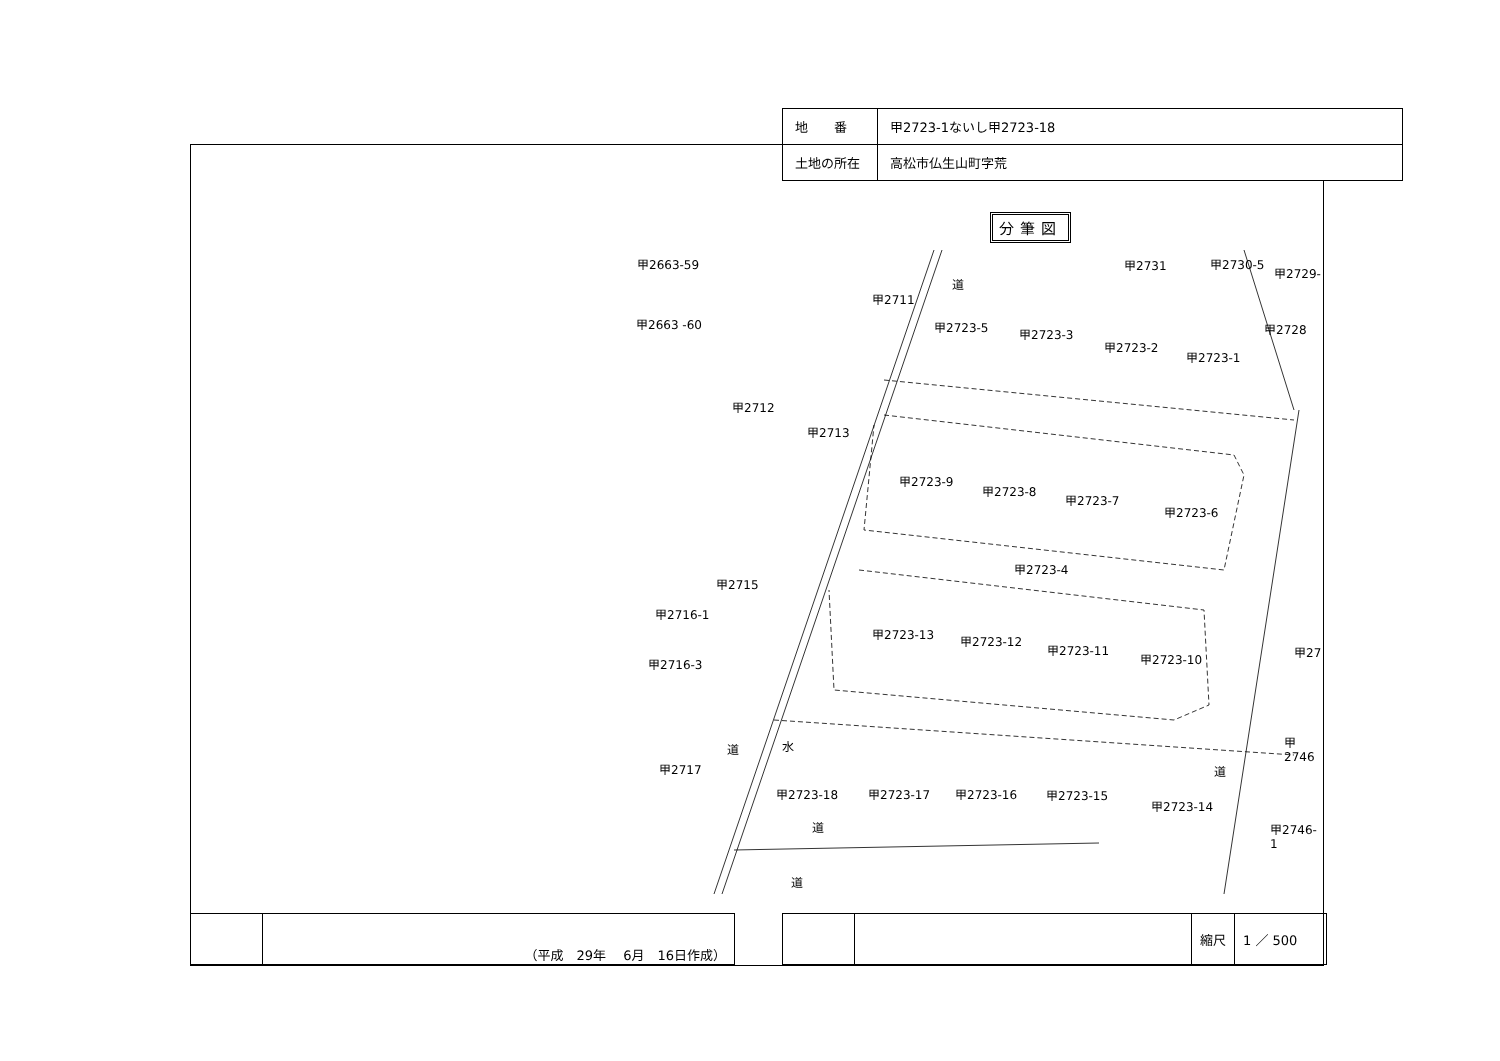| 地 番 | 甲2723-1ないし甲2723-18 |
| 土地の所在 | 高松市仏生山町字荒 |
分筆図
甲2663-59
甲2663 -60
甲2711
道
甲2723-5 甲2723-3
甲2723-2
甲2723-1
甲2728
甲2729-
甲2730-5 甲2731
甲2712
甲2713
甲2723-9
甲2723-8
甲2723-7
甲2723-6
甲2723-4
甲2715
甲2716-1
甲2716-3
甲2723-13 甲2723-12
甲2723-11
甲2723-10 甲27
甲2717
道 水
甲2723-18 甲2723-17 甲2723-16 甲2723-15
甲2723-14
道
甲2746
甲2746-1 道
道
| | （平成 29年 6月 16日作成） |
| | | 縮尺 | 1 ／ 500 |